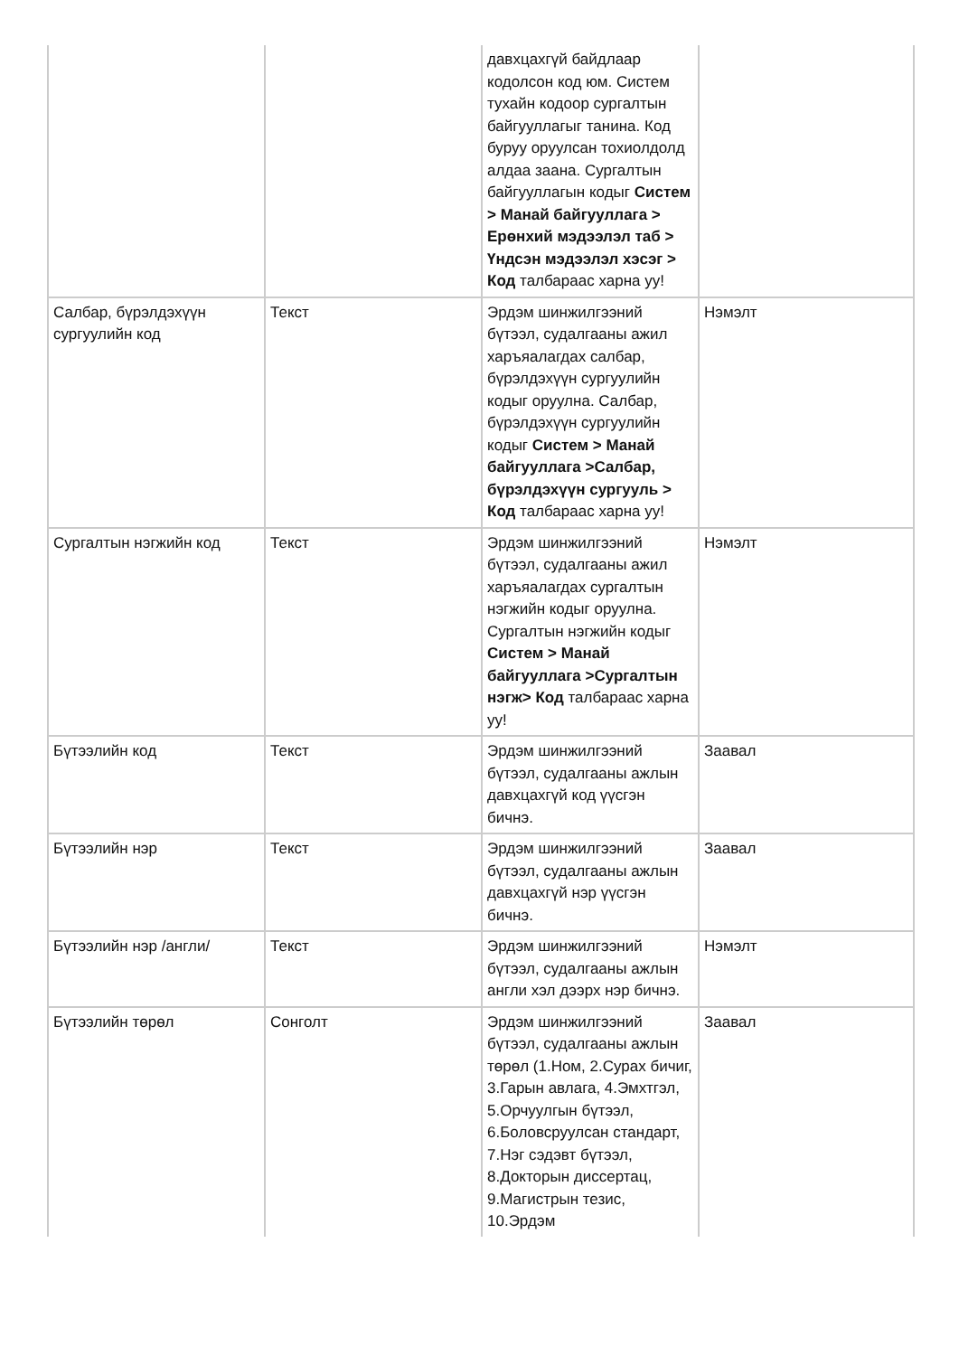| | | давхцахгүй байдлаар кодолсон код юм. Систем тухайн кодоор сургалтын байгууллагыг танина. Код буруу оруулсан тохиолдолд алдаа заана. Сургалтын байгууллагын кодыг Систем > Манай байгууллага > Ерөнхий мэдээлэл таб > Үндсэн мэдээлэл хэсэг > Код талбараас харна уу! | |
| Салбар, бүрэлдэхүүн сургуулийн код | Текст | Эрдэм шинжилгээний бүтээл, судалгааны ажил харъяалагдах салбар, бүрэлдэхүүн сургуулийн кодыг оруулна. Салбар, бүрэлдэхүүн сургуулийн кодыг Систем > Манай байгууллага >Салбар, бүрэлдэхүүн сургууль > Код талбараас харна уу! | Нэмэлт |
| Сургалтын нэгжийн код | Текст | Эрдэм шинжилгээний бүтээл, судалгааны ажил харъяалагдах сургалтын нэгжийн кодыг оруулна. Сургалтын нэгжийн кодыг Систем > Манай байгууллага >Сургалтын нэгж> Код талбараас харна уу! | Нэмэлт |
| Бүтээлийн код | Текст | Эрдэм шинжилгээний бүтээл, судалгааны ажлын давхцахгүй код үүсгэн бичнэ. | Заавал |
| Бүтээлийн нэр | Текст | Эрдэм шинжилгээний бүтээл, судалгааны ажлын давхцахгүй нэр үүсгэн бичнэ. | Заавал |
| Бүтээлийн нэр /англи/ | Текст | Эрдэм шинжилгээний бүтээл, судалгааны ажлын англи хэл дээрх нэр бичнэ. | Нэмэлт |
| Бүтээлийн төрөл | Сонголт | Эрдэм шинжилгээний бүтээл, судалгааны ажлын төрөл (1.Ном, 2.Сурах бичиг, 3.Гарын авлага, 4.Эмхтгэл, 5.Орчуулгын бүтээл, 6.Боловсруулсан стандарт, 7.Нэг сэдэвт бүтээл, 8.Докторын диссертац, 9.Магистрын тезис, 10.Эрдэм | Заавал |